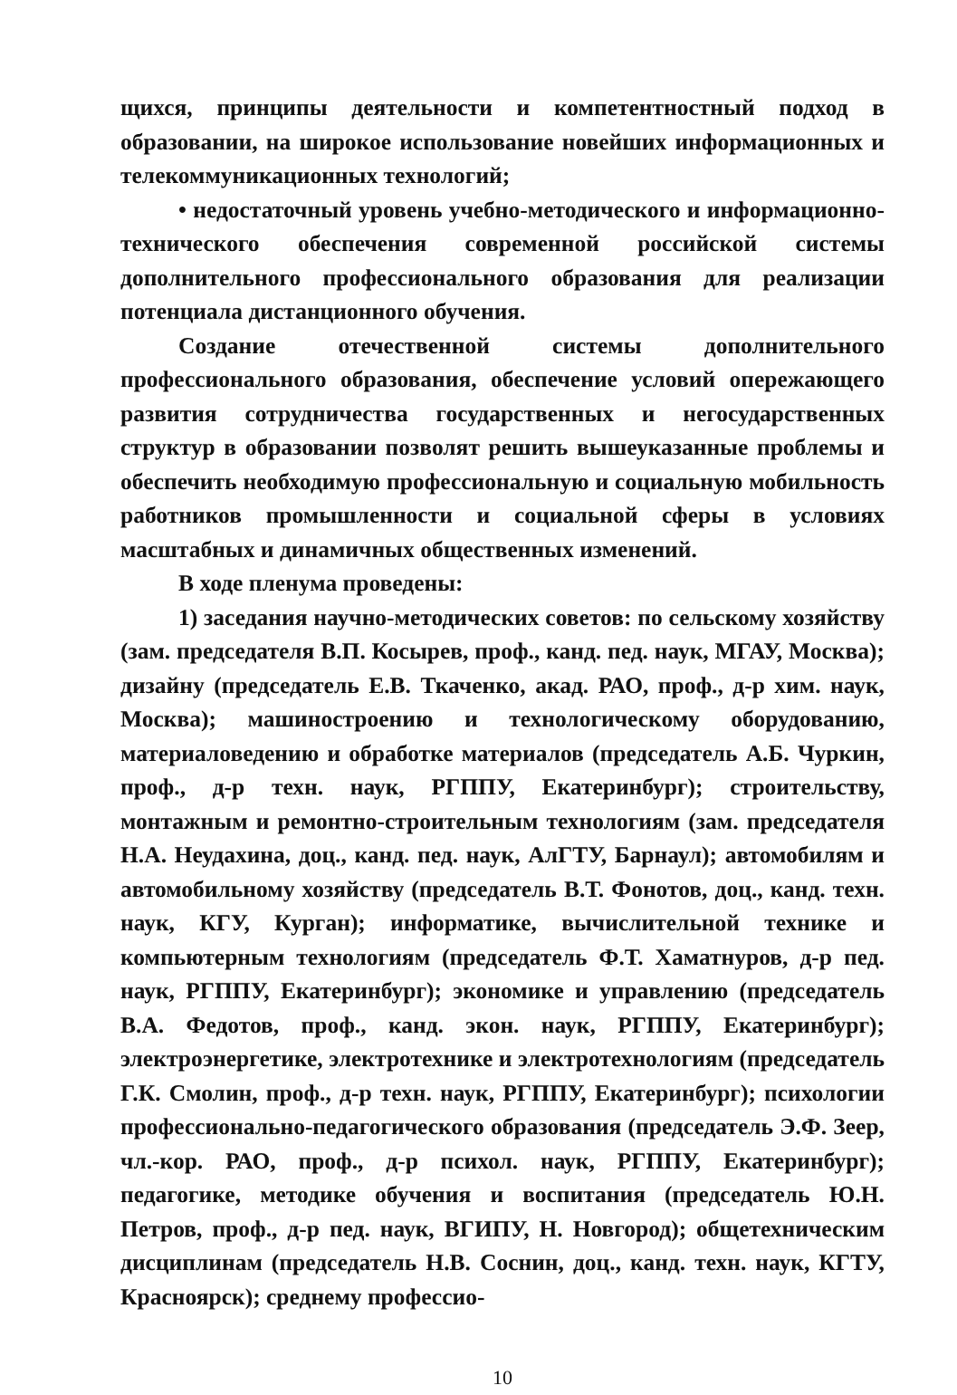щихся, принципы деятельности и компетентностный подход в образовании, на широкое использование новейших информационных и телекоммуникационных технологий;
• недостаточный уровень учебно-методического и информационно-технического обеспечения современной российской системы дополнительного профессионального образования для реализации потенциала дистанционного обучения.
Создание отечественной системы дополнительного профессионального образования, обеспечение условий опережающего развития сотрудничества государственных и негосударственных структур в образовании позволят решить вышеуказанные проблемы и обеспечить необходимую профессиональную и социальную мобильность работников промышленности и социальной сферы в условиях масштабных и динамичных общественных изменений.
В ходе пленума проведены:
1) заседания научно-методических советов: по сельскому хозяйству (зам. председателя В.П. Косырев, проф., канд. пед. наук, МГАУ, Москва); дизайну (председатель Е.В. Ткаченко, акад. РАО, проф., д-р хим. наук, Москва); машиностроению и технологическому оборудованию, материаловедению и обработке материалов (председатель А.Б. Чуркин, проф., д-р техн. наук, РГППУ, Екатеринбург); строительству, монтажным и ремонтно-строительным технологиям (зам. председателя Н.А. Неудахина, доц., канд. пед. наук, АлГТУ, Барнаул); автомобилям и автомобильному хозяйству (председатель В.Т. Фонотов, доц., канд. техн. наук, КГУ, Курган); информатике, вычислительной технике и компьютерным технологиям (председатель Ф.Т. Хаматнуров, д-р пед. наук, РГППУ, Екатеринбург); экономике и управлению (председатель В.А. Федотов, проф., канд. экон. наук, РГППУ, Екатеринбург); электроэнергетике, электротехнике и электротехнологиям (председатель Г.К. Смолин, проф., д-р техн. наук, РГППУ, Екатеринбург); психологии профессионально-педагогического образования (председатель Э.Ф. Зеер, чл.-кор. РАО, проф., д-р психол. наук, РГППУ, Екатеринбург); педагогике, методике обучения и воспитания (председатель Ю.Н. Петров, проф., д-р пед. наук, ВГИПУ, Н. Новгород); общетехническим дисциплинам (председатель Н.В. Соснин, доц., канд. техн. наук, КГТУ, Красноярск); среднему профессио-
10